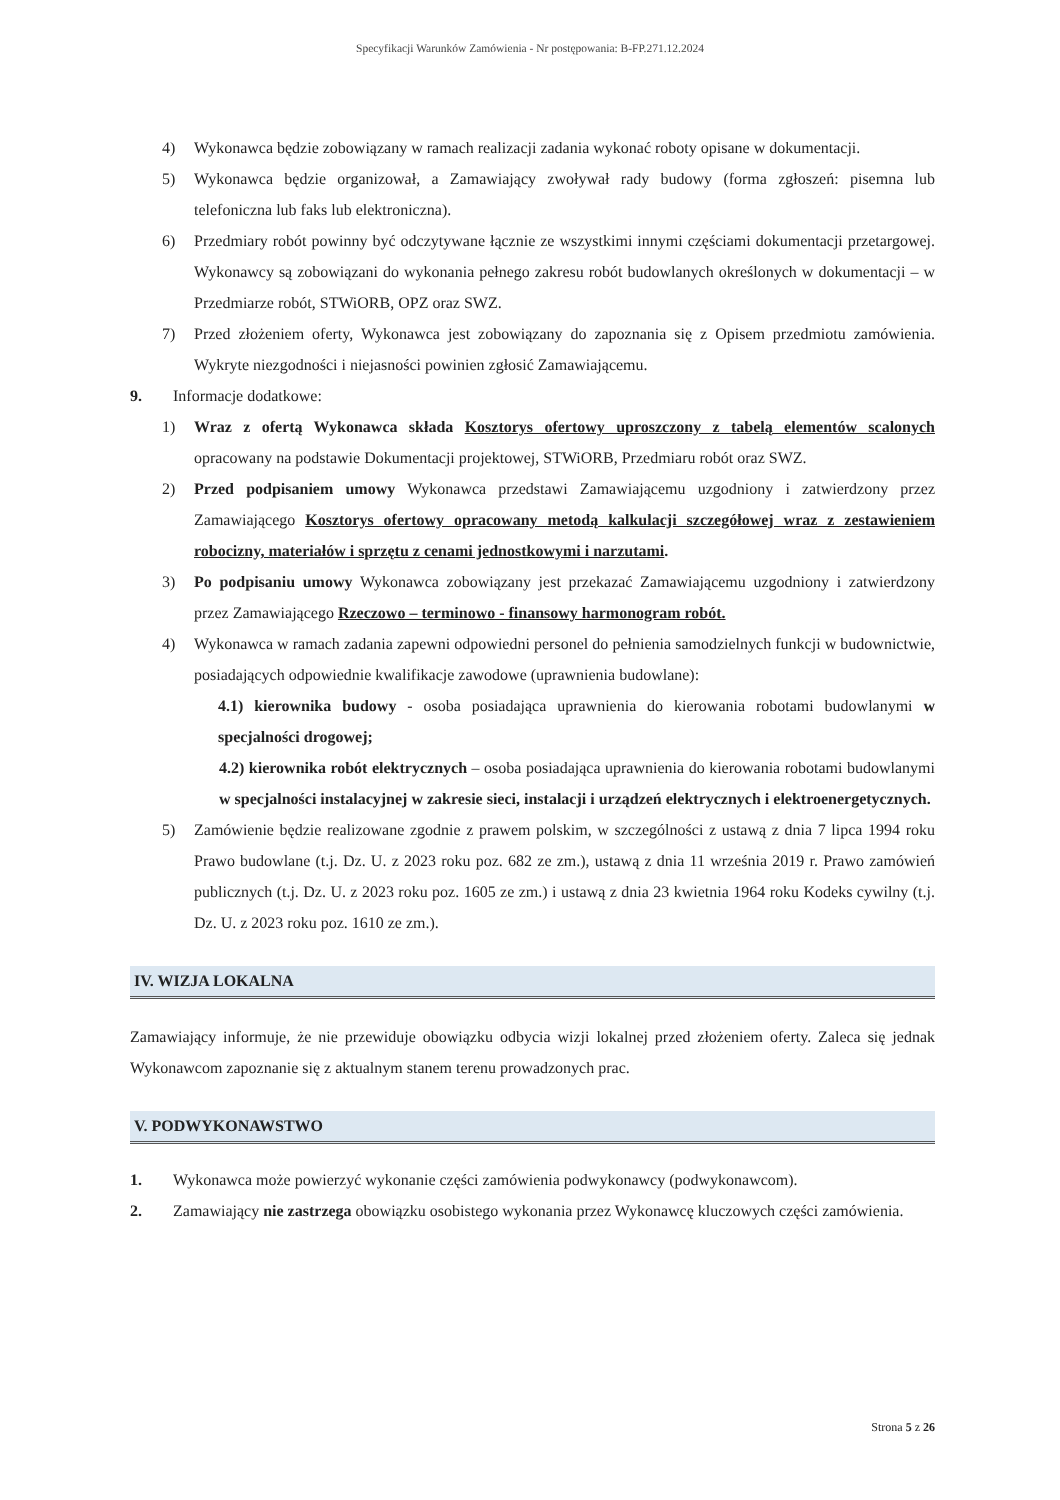Specyfikacji Warunków Zamówienia - Nr postępowania: B-FP.271.12.2024
4) Wykonawca będzie zobowiązany w ramach realizacji zadania wykonać roboty opisane w dokumentacji.
5) Wykonawca będzie organizował, a Zamawiający zwoływał rady budowy (forma zgłoszeń: pisemna lub telefoniczna lub faks lub elektroniczna).
6) Przedmiary robót powinny być odczytywane łącznie ze wszystkimi innymi częściami dokumentacji przetargowej. Wykonawcy są zobowiązani do wykonania pełnego zakresu robót budowlanych określonych w dokumentacji – w Przedmiarze robót, STWiORB, OPZ oraz SWZ.
7) Przed złożeniem oferty, Wykonawca jest zobowiązany do zapoznania się z Opisem przedmiotu zamówienia. Wykryte niezgodności i niejasności powinien zgłosić Zamawiającemu.
9. Informacje dodatkowe:
1) Wraz z ofertą Wykonawca składa Kosztorys ofertowy uproszczony z tabelą elementów scalonych opracowany na podstawie Dokumentacji projektowej, STWiORB, Przedmiaru robót oraz SWZ.
2) Przed podpisaniem umowy Wykonawca przedstawi Zamawiającemu uzgodniony i zatwierdzony przez Zamawiającego Kosztorys ofertowy opracowany metodą kalkulacji szczegółowej wraz z zestawieniem robocizny, materiałów i sprzętu z cenami jednostkowymi i narzutami.
3) Po podpisaniu umowy Wykonawca zobowiązany jest przekazać Zamawiającemu uzgodniony i zatwierdzony przez Zamawiającego Rzeczowo – terminowo - finansowy harmonogram robót.
4) Wykonawca w ramach zadania zapewni odpowiedni personel do pełnienia samodzielnych funkcji w budownictwie, posiadających odpowiednie kwalifikacje zawodowe (uprawnienia budowlane):
4.1) kierownika budowy - osoba posiadająca uprawnienia do kierowania robotami budowlanymi w specjalności drogowej;
4.2) kierownika robót elektrycznych – osoba posiadająca uprawnienia do kierowania robotami budowlanymi w specjalności instalacyjnej w zakresie sieci, instalacji i urządzeń elektrycznych i elektroenergetycznych.
5) Zamówienie będzie realizowane zgodnie z prawem polskim, w szczególności z ustawą z dnia 7 lipca 1994 roku Prawo budowlane (t.j. Dz. U. z 2023 roku poz. 682 ze zm.), ustawą z dnia 11 września 2019 r. Prawo zamówień publicznych (t.j. Dz. U. z 2023 roku poz. 1605 ze zm.) i ustawą z dnia 23 kwietnia 1964 roku Kodeks cywilny (t.j. Dz. U. z 2023 roku poz. 1610 ze zm.).
IV. WIZJA LOKALNA
Zamawiający informuje, że nie przewiduje obowiązku odbycia wizji lokalnej przed złożeniem oferty. Zaleca się jednak Wykonawcom zapoznanie się z aktualnym stanem terenu prowadzonych prac.
V. PODWYKONAWSTWO
1. Wykonawca może powierzyć wykonanie części zamówienia podwykonawcy (podwykonawcom).
2. Zamawiający nie zastrzega obowiązku osobistego wykonania przez Wykonawcę kluczowych części zamówienia.
Strona 5 z 26